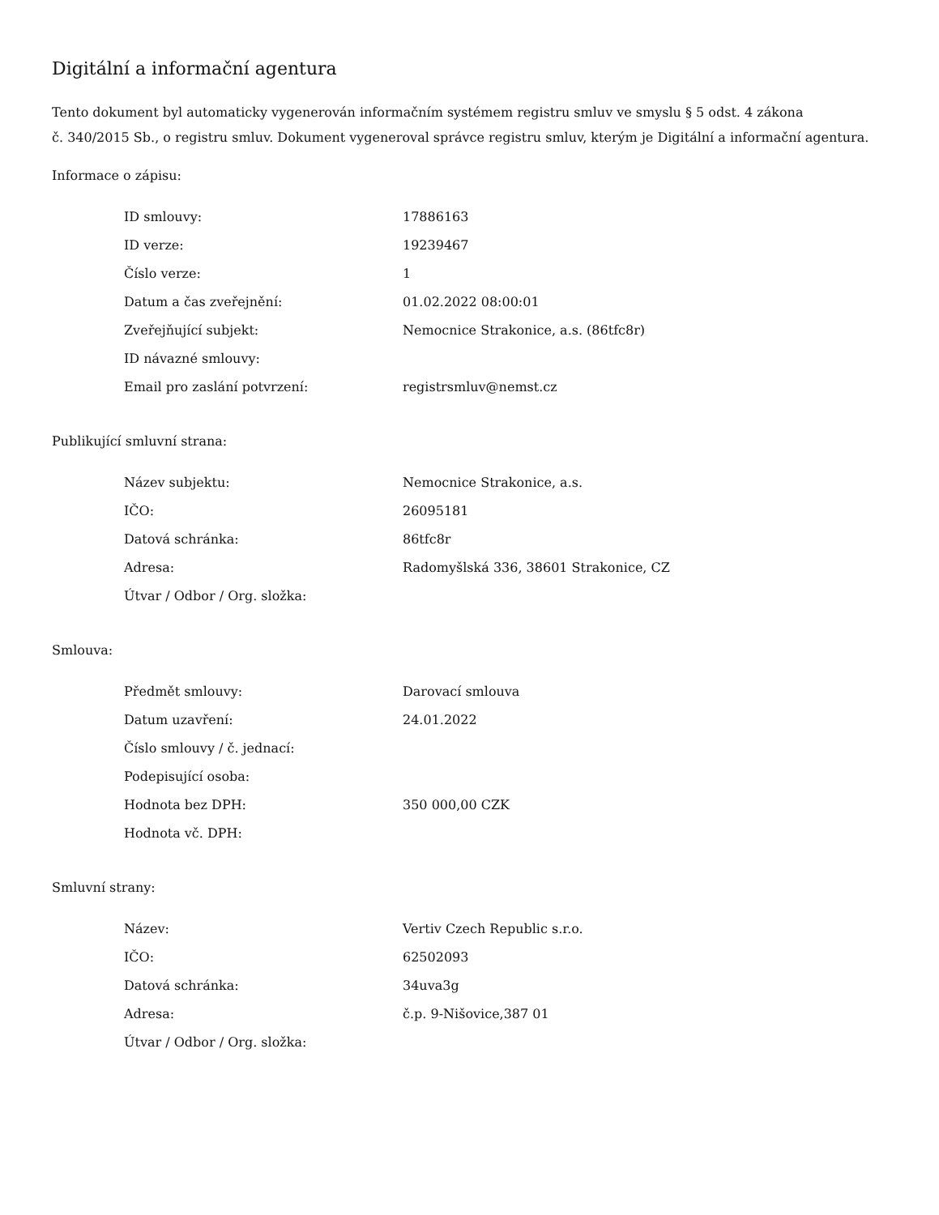Digitální a informační agentura
Tento dokument byl automaticky vygenerován informačním systémem registru smluv ve smyslu § 5 odst. 4 zákona
č. 340/2015 Sb., o registru smluv. Dokument vygeneroval správce registru smluv, kterým je Digitální a informační agentura.
Informace o zápisu:
| ID smlouvy: | 17886163 |
| ID verze: | 19239467 |
| Číslo verze: | 1 |
| Datum a čas zveřejnění: | 01.02.2022 08:00:01 |
| Zveřejňující subjekt: | Nemocnice Strakonice, a.s. (86tfc8r) |
| ID návazné smlouvy: | |
| Email pro zaslání potvrzení: | registrsmluv@nemst.cz |
Publikující smluvní strana:
| Název subjektu: | Nemocnice Strakonice, a.s. |
| IČO: | 26095181 |
| Datová schránka: | 86tfc8r |
| Adresa: | Radomyšlská 336, 38601 Strakonice, CZ |
| Útvar / Odbor / Org. složka: | |
Smlouva:
| Předmět smlouvy: | Darovací smlouva |
| Datum uzavření: | 24.01.2022 |
| Číslo smlouvy / č. jednací: | |
| Podepisující osoba: | |
| Hodnota bez DPH: | 350 000,00 CZK |
| Hodnota vč. DPH: | |
Smluvní strany:
| Název: | Vertiv Czech Republic s.r.o. |
| IČO: | 62502093 |
| Datová schránka: | 34uva3g |
| Adresa: | č.p. 9-Nišovice,387 01 |
| Útvar / Odbor / Org. složka: | |